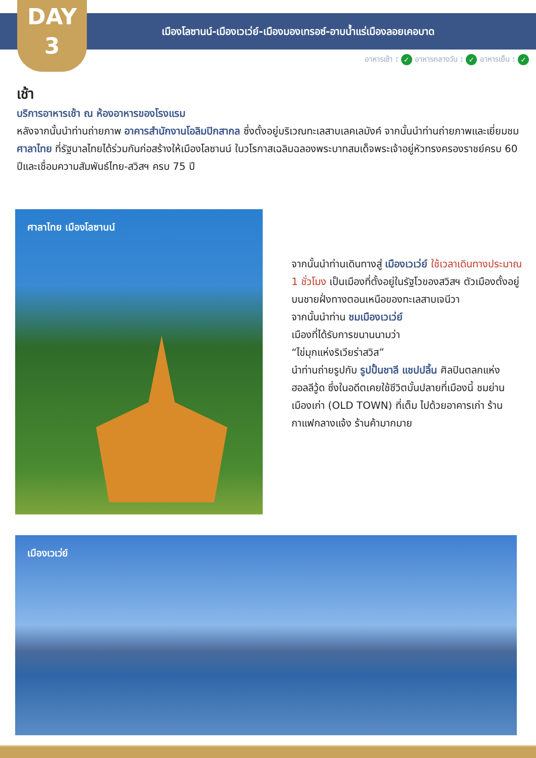DAY
3
เมืองโลซานน์-เมืองเวเว่ย์-เมืองมองเทรอซ์-อาบน้ำแร่เมืองลอยเคอบาด
อาหารเช้า : ✓ อาหารกลางวัน : ✓ อาหารเย็น : ✓
เช้า
บริการอาหารเช้า ณ ห้องอาหารของโรงแรม
หลังจากนั้นนำท่านถ่ายภาพ อาคารสำนักงานโอลิมปิกสากล ซึ่งตั้งอยู่บริเวณทะเลสาบเลคเลมังค์ จากนั้นนำท่านถ่ายภาพและเยี่ยมชม ศาลาไทย ที่รัฐบาลไทยได้ร่วมกันก่อสร้างให้เมืองโลซานน์ ในวโรกาสเฉลิมฉลองพระบาทสมเด็จพระเจ้าอยู่หัวทรงครองราชย์ครบ 60 ปีและเชื่อมความสัมพันธ์ไทย-สวิสฯ ครบ 75 ปี
ศาลาไทย เมืองโลซานน์
จากนั้นนำท่านเดินทางสู่ เมืองเวเว่ย์ ใช้เวลาเดินทางประมาณ 1 ชั่วโมง เป็นเมืองที่ตั้งอยู่ในรัฐโวของสวิสฯ ตัวเมืองตั้งอยู่บนชายฝั่งทางตอนเหนือของทะเลสาบเจนีวา
จากนั้นนำท่าน ชมเมืองเวเว่ย์
เมืองที่ได้รับการขนานนามว่า
“ไข่มุกแห่งริเวียร่าสวิส”
นำท่านถ่ายรูปกับ รูปปั้นชาลี แชปปลิ้น ศิลปินตลกแห่งฮอลลีวู้ด ซึ่งในอดีตเคยใช้ชีวิตบั้นปลายที่เมืองนี้ ชมย่านเมืองเก่า (OLD TOWN) ที่เต็ม ไปด้วยอาคารเก่า ร้านกาแฟกลางแจ้ง ร้านค้ามากมาย
เมืองเวเว่ย์